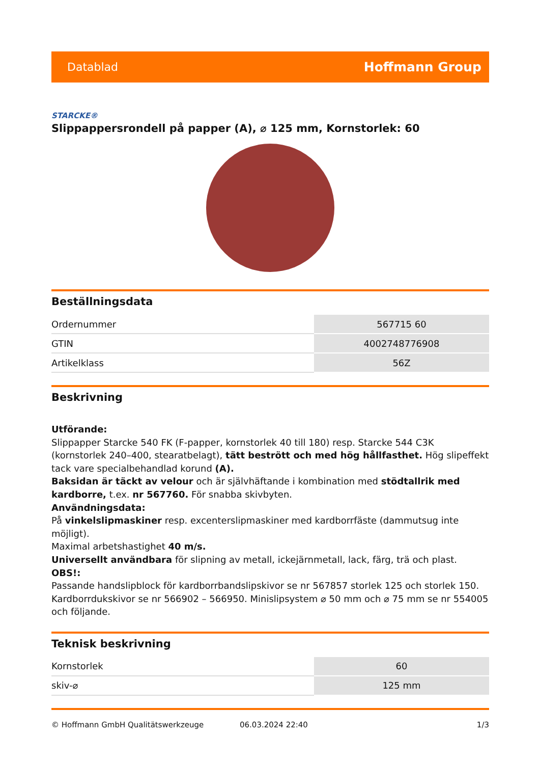Datablad Hoffmann Group
STARCKE®
Slippappersrondell på papper (A), ⌀ 125 mm, Kornstorlek: 60
Beställningsdata
| Ordernummer | 567715 60 |
| GTIN | 4002748776908 |
| Artikelklass | 56Z |
Beskrivning
Utförande:
Slippapper Starcke 540 FK (F-papper, kornstorlek 40 till 180) resp. Starcke 544 C3K (kornstorlek 240–400, stearatbelagt), tätt bestrött och med hög hållfasthet. Hög slipeffekt tack vare specialbehandlad korund (A).
Baksidan är täckt av velour och är självhäftande i kombination med stödtallrik med kardborre, t.ex. nr 567760. För snabba skivbyten.
Användningsdata:
På vinkelslipmaskiner resp. excenterslipmaskiner med kardborrfäste (dammutsug inte möjligt).
Maximal arbetshastighet 40 m/s.
Universellt användbara för slipning av metall, ickejärnmetall, lack, färg, trä och plast.
OBS!:
Passande handslipblock för kardborrbandslipskivor se nr 567857 storlek 125 och storlek 150. Kardborrdukskivor se nr 566902 – 566950. Minislipsystem ⌀ 50 mm och ⌀ 75 mm se nr 554005 och följande.
Teknisk beskrivning
| Kornstorlek | 60 |
| skiv-⌀ | 125 mm |
© Hoffmann GmbH Qualitätswerkzeuge 06.03.2024 22:40 1/3